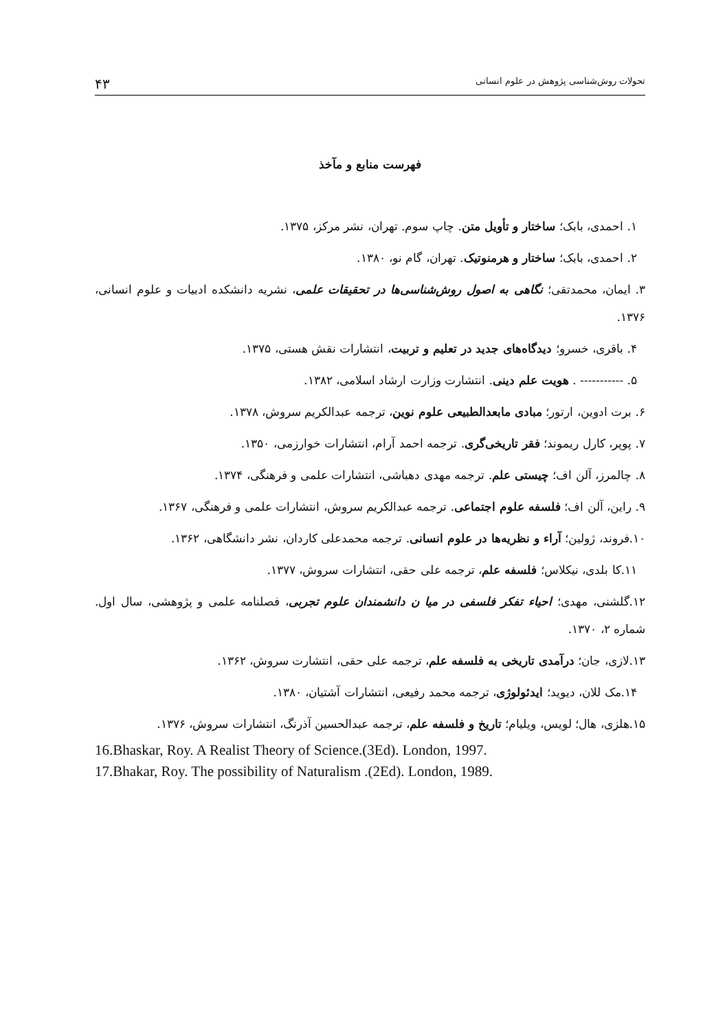تحولات روش‌شناسی پژوهش در علوم انسانی ۴۳
فهرست منابع و مآخذ
۱. احمدی، بابک؛ ساختار و تأویل متن. چاپ سوم. تهران، نشر مرکز، ۱۳۷۵.
۲. احمدی، بابک؛ ساختار و هرمنوتیک. تهران، گام نو، ۱۳۸۰.
۳. ایمان، محمدتقی؛ نگاهی به اصول روش‌شناسی‌ها در تحقیقات علمی، نشریه دانشکده ادبیات و علوم انسانی، ۱۳۷۶.
۴. باقری، خسرو؛ دیدگاه‌های جدید در تعلیم و تربیت، انتشارات نقش هستی، ۱۳۷۵.
۵. ----------- . هویت علم دینی. انتشارت وزارت ارشاد اسلامی، ۱۳۸۲.
۶. برت ادوین، ارتور؛ مبادی مابعدالطبیعی علوم نوین، ترجمه عبدالکریم سروش، ۱۳۷۸.
۷. پوپر، کارل ریموند؛ فقر تاریخی‌گری. ترجمه احمد آرام، انتشارات خوارزمی، ۱۳۵۰.
۸. چالمرز، آلن اف؛ چیستی علم. ترجمه مهدی دهباشی، انتشارات علمی و فرهنگی، ۱۳۷۴.
۹. راین، آلن اف؛ فلسفه علوم اجتماعی. ترجمه عبدالکریم سروش، انتشارات علمی و فرهنگی، ۱۳۶۷.
۱۰.فروند، ژولین؛ آراء و نظریه‌ها در علوم انسانی. ترجمه محمدعلی کاردان، نشر دانشگاهی، ۱۳۶۲.
۱۱.کا بلدی، نیکلاس؛ فلسفه علم، ترجمه علی حقی، انتشارات سروش، ۱۳۷۷.
۱۲.گلشنی، مهدی؛ احیاء تفکر فلسفی در میا ن دانشمندان علوم تجربی، فصلنامه علمی و پژوهشی، سال اول. شماره ۲، ۱۳۷۰.
۱۳.لازی، جان؛ درآمدی تاریخی به فلسفه علم، ترجمه علی حقی، انتشارت سروش، ۱۳۶۲.
۱۴.مک للان، دیوید؛ ایدئولوژی، ترجمه محمد رفیعی، انتشارات آشتیان، ۱۳۸۰.
۱۵.هلزی، هال؛ لویس، ویلیام؛ تاریخ و فلسفه علم، ترجمه عبدالحسین آذرنگ، انتشارات سروش، ۱۳۷۶.
16.Bhaskar, Roy. A Realist Theory of Science.(3Ed). London, 1997.
17.Bhakar, Roy. The possibility of Naturalism .(2Ed). London, 1989.